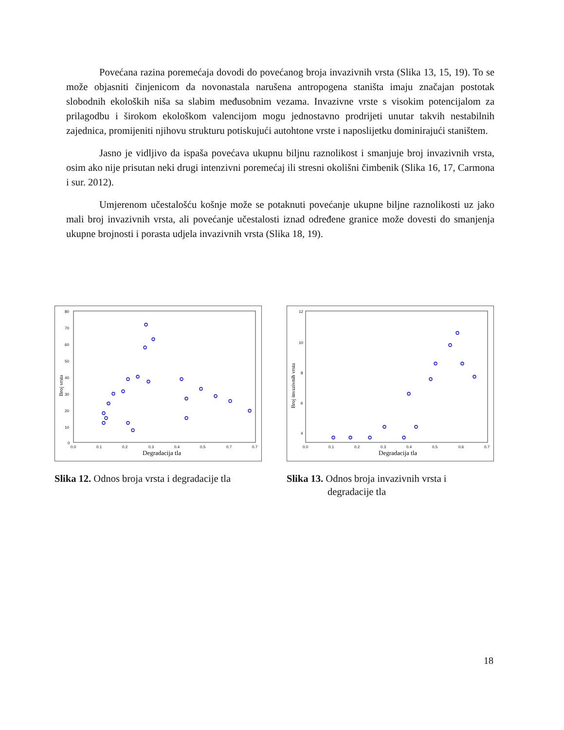Povećana razina poremećaja dovodi do povećanog broja invazivnih vrsta (Slika 13, 15, 19). To se može objasniti činjenicom da novonastala narušena antropogena staništa imaju značajan postotak slobodnih ekoloških niša sa slabim međusobnim vezama. Invazivne vrste s visokim potencijalom za prilagodbu i širokom ekološkom valencijom mogu jednostavno prodrijeti unutar takvih nestabilnih zajednica, promijeniti njihovu strukturu potiskujući autohtone vrste i naposlijetku dominirajući staništem.
Jasno je vidljivo da ispaša povećava ukupnu biljnu raznolikost i smanjuje broj invazivnih vrsta, osim ako nije prisutan neki drugi intenzivni poremećaj ili stresni okolišni čimbenik (Slika 16, 17, Carmona i sur. 2012).
Umjerenom učestalošću košnje može se potaknuti povećanje ukupne biljne raznolikosti uz jako mali broj invazivnih vrsta, ali povećanje učestalosti iznad određene granice može dovesti do smanjenja ukupne brojnosti i porasta udjela invazivnih vrsta (Slika 18, 19).
80
70
60
50
40
30
20
10
0
0.0
0.1
0.2
0.3
0.4
0.5
0.7
0.7
Degradacija tla
Broj vrsta
Slika 12. Odnos broja vrsta i degradacije tla
12
10
8
6
4
0.0
0.1
0.2
0.3
0.4
0.5
0.6
0.7
Degradacija tla
Broj invazivnih vrsta
Slika 13. Odnos broja invazivnih vrsta i
degradacije tla
18